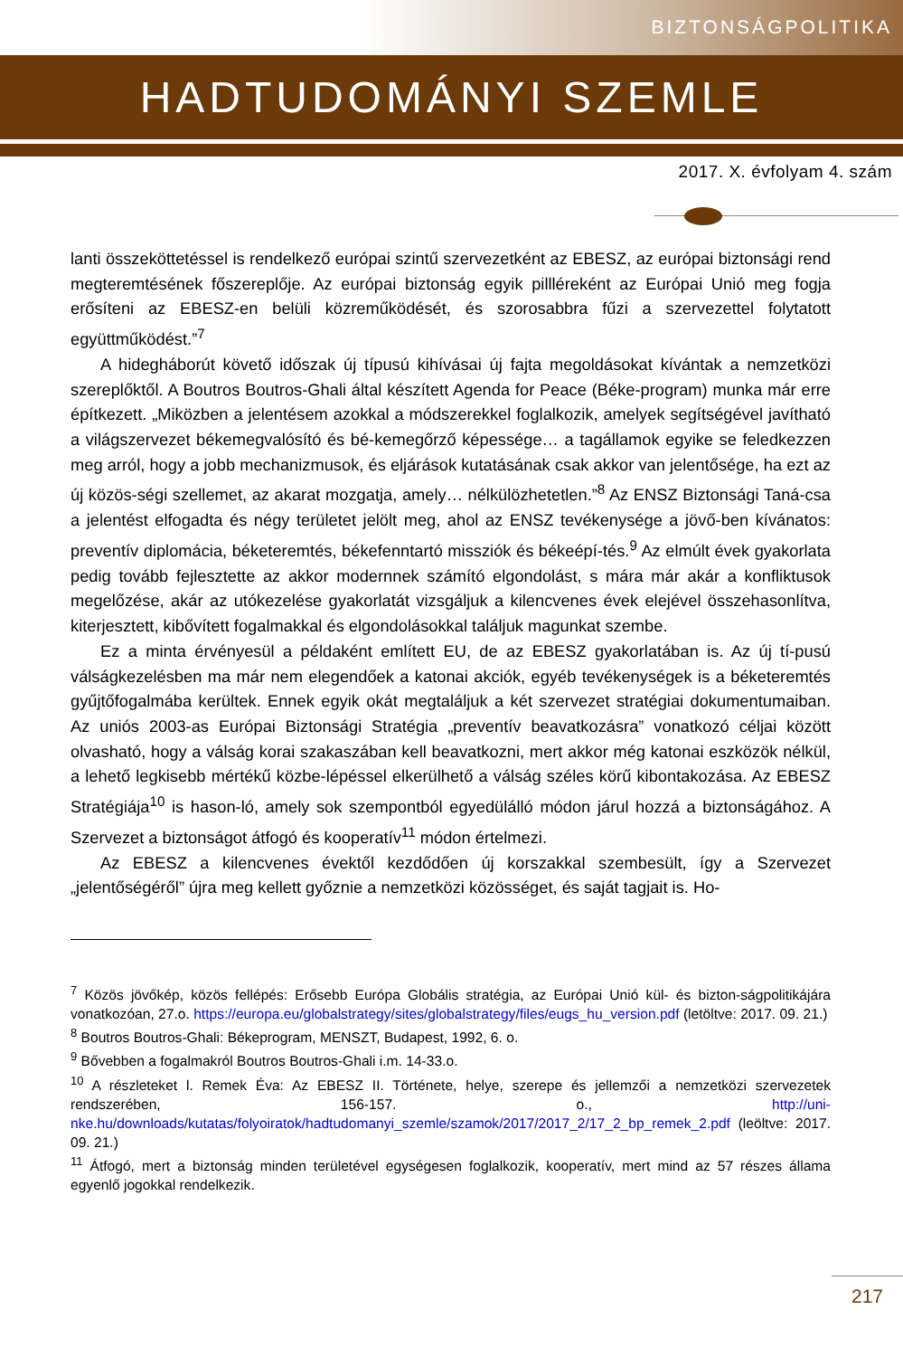BIZTONSÁGPOLITIKA
HADTUDOMÁNYI SZEMLE
2017. X. évfolyam 4. szám
lanti összeköttetéssel is rendelkező európai szintű szervezetként az EBESZ, az európai biztonsági rend megteremtésének főszereplője. Az európai biztonság egyik pillléreként az Európai Unió meg fogja erősíteni az EBESZ-en belüli közreműködését, és szorosabbra fűzi a szervezettel folytatott együttműködést.”<sup>7</sup>
A hidegháborút követő időszak új típusú kihívásai új fajta megoldásokat kívántak a nemzetközi szereplőktől. A Boutros Boutros-Ghali által készített Agenda for Peace (Béke-program) munka már erre építkezett. „Miközben a jelentésem azokkal a módszerekkel foglalkozik, amelyek segítségével javítható a világszervezet békemegvalósító és bé-kemegőrző képessége… a tagállamok egyike se feledkezzen meg arról, hogy a jobb mechanizmusok, és eljárások kutatásának csak akkor van jelentősége, ha ezt az új közös-ségi szellemet, az akarat mozgatja, amely… nélkülözhetetlen.”<sup>8</sup> Az ENSZ Biztonsági Taná-csa a jelentést elfogadta és négy területet jelölt meg, ahol az ENSZ tevékenysége a jövő-ben kívánatos: preventív diplomácia, béketeremtés, békefenntartó missziók és békeépí-tés.<sup>9</sup> Az elmúlt évek gyakorlata pedig tovább fejlesztette az akkor modernnek számító elgondolást, s mára már akár a konfliktusok megelőzése, akár az utókezelése gyakorlatát vizsgáljuk a kilencvenes évek elejével összehasonlítva, kiterjesztett, kibővített fogalmakkal és elgondolásokkal találjuk magunkat szembe.
Ez a minta érvényesül a példaként említett EU, de az EBESZ gyakorlatában is. Az új tí-pusú válságkezelésben ma már nem elegendőek a katonai akciók, egyéb tevékenységek is a béketeremtés gyűjtőfogalmába kerültek. Ennek egyik okát megtaláljuk a két szervezet stratégiai dokumentumaiban. Az uniós 2003-as Európai Biztonsági Stratégia „preventív beavatkozásra” vonatkozó céljai között olvasható, hogy a válság korai szakaszában kell beavatkozni, mert akkor még katonai eszközök nélkül, a lehető legkisebb mértékű közbe-lépéssel elkerülhető a válság széles körű kibontakozása. Az EBESZ Stratégiája<sup>10</sup> is hason-ló, amely sok szempontból egyedülálló módon járul hozzá a biztonságához. A Szervezet a biztonságot átfogó és kooperatív<sup>11</sup> módon értelmezi.
Az EBESZ a kilencvenes évektől kezdődően új korszakkal szembesült, így a Szervezet „jelentőségéről” újra meg kellett győznie a nemzetközi közösséget, és saját tagjait is. Ho-
<sup>7</sup> Közös jövőkép, közös fellépés: Erősebb Európa Globális stratégia, az Európai Unió kül- és bizton-ságpolitikájára vonatkozóan, 27.o. https://europa.eu/globalstrategy/sites/globalstrategy/files/eugs_hu_version.pdf (letöltve: 2017. 09. 21.)
<sup>8</sup> Boutros Boutros-Ghali: Békeprogram, MENSZT, Budapest, 1992, 6. o.
<sup>9</sup> Bővebben a fogalmakról Boutros Boutros-Ghali i.m. 14-33.o.
<sup>10</sup> A részleteket l. Remek Éva: Az EBESZ II. Története, helye, szerepe és jellemzői a nemzetközi szervezetek rendszerében, 156-157. o., http://uni-nke.hu/downloads/kutatas/folyoiratok/hadtudomanyi_szemle/szamok/2017/2017_2/17_2_bp_remek_2.pdf (leöltve: 2017. 09. 21.)
<sup>11</sup> Átfogó, mert a biztonság minden területével egységesen foglalkozik, kooperatív, mert mind az 57 részes állama egyenlő jogokkal rendelkezik.
217